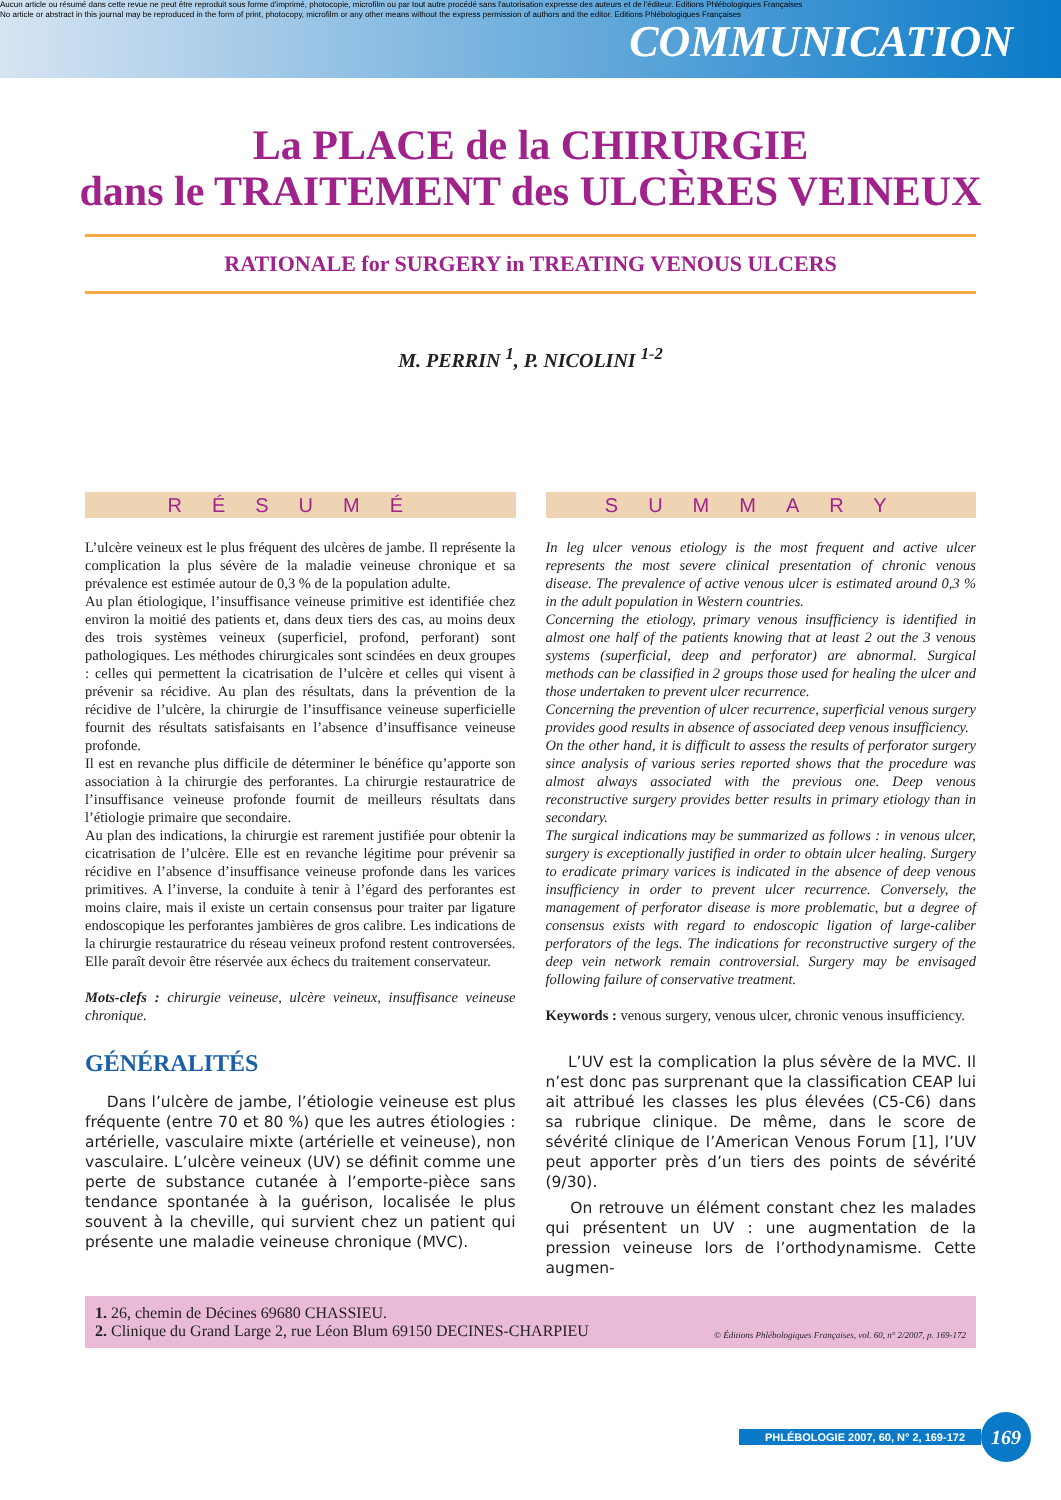Aucun article ou résumé dans cette revue ne peut être reproduit sous forme d'imprimé, photocopie, microfilm ou par tout autre procédé sans l'autorisation expresse des auteurs et de l'éditeur. Editions Phlébologiques Françaises
No article or abstract in this journal may be reproduced in the form of print, photocopy, microfilm or any other means without the express permission of authors and the editor. Editions Phlébologiques Françaises
COMMUNICATION
La PLACE de la CHIRURGIE
dans le TRAITEMENT des ULCÈRES VEINEUX
RATIONALE for SURGERY in TREATING VENOUS ULCERS
M. PERRIN <sup>1</sup>, P. NICOLINI <sup>1-2</sup>
RÉSUMÉ
L’ulcère veineux est le plus fréquent des ulcères de jambe. Il représente la complication la plus sévère de la maladie veineuse chronique et sa prévalence est estimée autour de 0,3 % de la population adulte.
Au plan étiologique, l’insuffisance veineuse primitive est identifiée chez environ la moitié des patients et, dans deux tiers des cas, au moins deux des trois systèmes veineux (superficiel, profond, perforant) sont pathologiques. Les méthodes chirurgicales sont scindées en deux groupes : celles qui permettent la cicatrisation de l’ulcère et celles qui visent à prévenir sa récidive. Au plan des résultats, dans la prévention de la récidive de l’ulcère, la chirurgie de l’insuffisance veineuse superficielle fournit des résultats satisfaisants en l’absence d’insuffisance veineuse profonde.
Il est en revanche plus difficile de déterminer le bénéfice qu’apporte son association à la chirurgie des perforantes. La chirurgie restauratrice de l’insuffisance veineuse profonde fournit de meilleurs résultats dans l’étiologie primaire que secondaire.
Au plan des indications, la chirurgie est rarement justifiée pour obtenir la cicatrisation de l’ulcère. Elle est en revanche légitime pour prévenir sa récidive en l’absence d’insuffisance veineuse profonde dans les varices primitives. A l’inverse, la conduite à tenir à l’égard des perforantes est moins claire, mais il existe un certain consensus pour traiter par ligature endoscopique les perforantes jambières de gros calibre. Les indications de la chirurgie restauratrice du réseau veineux profond restent controversées. Elle paraît devoir être réservée aux échecs du traitement conservateur.
Mots-clefs : chirurgie veineuse, ulcère veineux, insuffisance veineuse chronique.
GÉNÉRALITÉS
Dans l’ulcère de jambe, l’étiologie veineuse est plus fréquente (entre 70 et 80 %) que les autres étiologies : artérielle, vasculaire mixte (artérielle et veineuse), non vasculaire. L’ulcère veineux (UV) se définit comme une perte de substance cutanée à l’emporte-pièce sans tendance spontanée à la guérison, localisée le plus souvent à la cheville, qui survient chez un patient qui présente une maladie veineuse chronique (MVC).
SUMMARY
In leg ulcer venous etiology is the most frequent and active ulcer represents the most severe clinical presentation of chronic venous disease. The prevalence of active venous ulcer is estimated around 0,3 % in the adult population in Western countries.
Concerning the etiology, primary venous insufficiency is identified in almost one half of the patients knowing that at least 2 out the 3 venous systems (superficial, deep and perforator) are abnormal. Surgical methods can be classified in 2 groups those used for healing the ulcer and those undertaken to prevent ulcer recurrence.
Concerning the prevention of ulcer recurrence, superficial venous surgery provides good results in absence of associated deep venous insufficiency.
On the other hand, it is difficult to assess the results of perforator surgery since analysis of various series reported shows that the procedure was almost always associated with the previous one. Deep venous reconstructive surgery provides better results in primary etiology than in secondary.
The surgical indications may be summarized as follows : in venous ulcer, surgery is exceptionally justified in order to obtain ulcer healing. Surgery to eradicate primary varices is indicated in the absence of deep venous insufficiency in order to prevent ulcer recurrence. Conversely, the management of perforator disease is more problematic, but a degree of consensus exists with regard to endoscopic ligation of large-caliber perforators of the legs. The indications for reconstructive surgery of the deep vein network remain controversial. Surgery may be envisaged following failure of conservative treatment.
Keywords : venous surgery, venous ulcer, chronic venous insufficiency.
L’UV est la complication la plus sévère de la MVC. Il n’est donc pas surprenant que la classification CEAP lui ait attribué les classes les plus élevées (C5-C6) dans sa rubrique clinique. De même, dans le score de sévérité clinique de l’American Venous Forum [1], l’UV peut apporter près d’un tiers des points de sévérité (9/30).
On retrouve un élément constant chez les malades qui présentent un UV : une augmentation de la pression veineuse lors de l’orthodynamisme. Cette augmen-
1. 26, chemin de Décines 69680 CHASSIEU.
2. Clinique du Grand Large 2, rue Léon Blum 69150 DECINES-CHARPIEU
© Éditions Phlébologiques Françaises, vol. 60, n° 2/2007, p. 169-172
PHLÉBOLOGIE 2007, 60, N° 2, 169-172 169